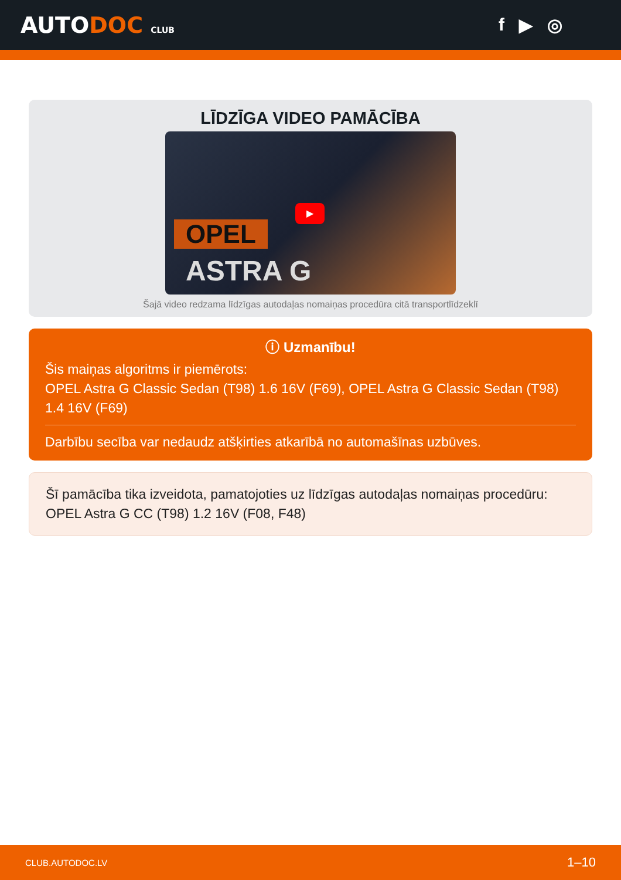AUTODOC CLUB
f ▶ ◎
LĪDZĪGA VIDEO PAMĀCĪBA
OPEL
ASTRA G
▶
Šajā video redzama līdzīgas autodaļas nomaiņas procedūra citā transportlīdzeklī
ⓘ Uzmanību!
Šis maiņas algoritms ir piemērots:
OPEL Astra G Classic Sedan (T98) 1.6 16V (F69), OPEL Astra G Classic Sedan (T98) 1.4 16V (F69)
Darbību secība var nedaudz atšķirties atkarībā no automašīnas uzbūves.
Šī pamācība tika izveidota, pamatojoties uz līdzīgas autodaļas nomaiņas procedūru: OPEL Astra G CC (T98) 1.2 16V (F08, F48)
CLUB.AUTODOC.LV 1–10